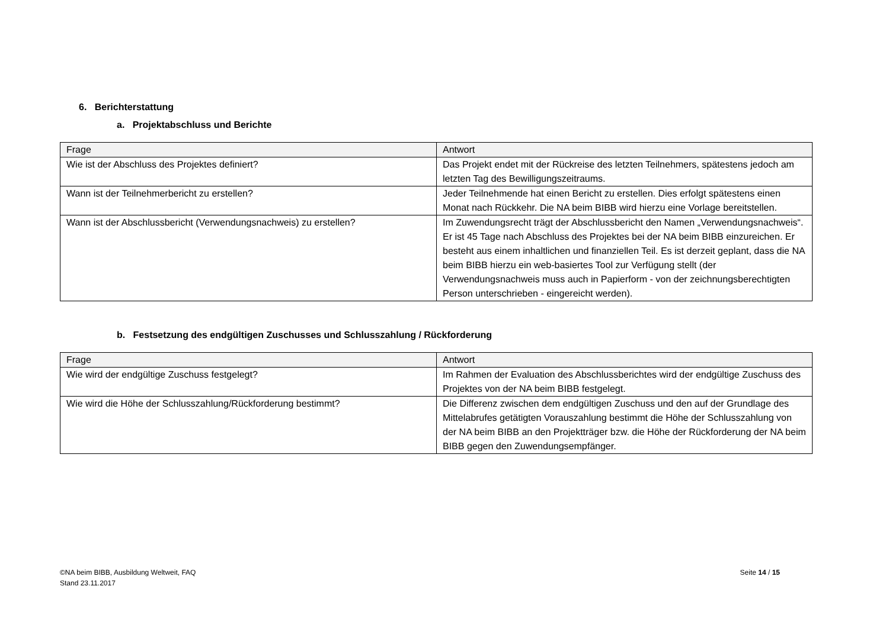6. Berichterstattung
a. Projektabschluss und Berichte
| Frage | Antwort |
| --- | --- |
| Wie ist der Abschluss des Projektes definiert? | Das Projekt endet mit der Rückreise des letzten Teilnehmers, spätestens jedoch am letzten Tag des Bewilligungszeitraums. |
| Wann ist der Teilnehmerbericht zu erstellen? | Jeder Teilnehmende hat einen Bericht zu erstellen. Dies erfolgt spätestens einen Monat nach Rückkehr. Die NA beim BIBB wird hierzu eine Vorlage bereitstellen. |
| Wann ist der Abschlussbericht (Verwendungsnachweis) zu erstellen? | Im Zuwendungsrecht trägt der Abschlussbericht den Namen „Verwendungsnachweis“. Er ist 45 Tage nach Abschluss des Projektes bei der NA beim BIBB einzureichen. Er besteht aus einem inhaltlichen und finanziellen Teil. Es ist derzeit geplant, dass die NA beim BIBB hierzu ein web-basiertes Tool zur Verfügung stellt (der Verwendungsnachweis muss auch in Papierform - von der zeichnungsberechtigten Person unterschrieben - eingereicht werden). |
b. Festsetzung des endgültigen Zuschusses und Schlusszahlung / Rückforderung
| Frage | Antwort |
| --- | --- |
| Wie wird der endgültige Zuschuss festgelegt? | Im Rahmen der Evaluation des Abschlussberichtes wird der endgültige Zuschuss des Projektes von der NA beim BIBB festgelegt. |
| Wie wird die Höhe der Schlusszahlung/Rückforderung bestimmt? | Die Differenz zwischen dem endgültigen Zuschuss und den auf der Grundlage des Mittelabrufes getätigten Vorauszahlung bestimmt die Höhe der Schlusszahlung von der NA beim BIBB an den Projektträger bzw. die Höhe der Rückforderung der NA beim BIBB gegen den Zuwendungsempfänger. |
©NA beim BIBB, Ausbildung Weltweit, FAQ
Stand 23.11.2017
Seite 14 / 15